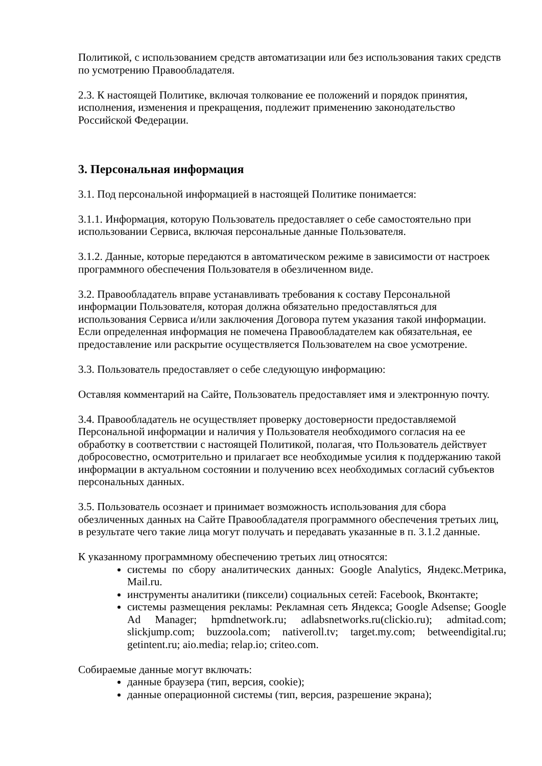Политикой, с использованием средств автоматизации или без использования таких средств по усмотрению Правообладателя.
2.3. К настоящей Политике, включая толкование ее положений и порядок принятия, исполнения, изменения и прекращения, подлежит применению законодательство Российской Федерации.
3. Персональная информация
3.1. Под персональной информацией в настоящей Политике понимается:
3.1.1. Информация, которую Пользователь предоставляет о себе самостоятельно при использовании Сервиса, включая персональные данные Пользователя.
3.1.2. Данные, которые передаются в автоматическом режиме в зависимости от настроек программного обеспечения Пользователя в обезличенном виде.
3.2. Правообладатель вправе устанавливать требования к составу Персональной информации Пользователя, которая должна обязательно предоставляться для использования Сервиса и/или заключения Договора путем указания такой информации. Если определенная информация не помечена Правообладателем как обязательная, ее предоставление или раскрытие осуществляется Пользователем на свое усмотрение.
3.3. Пользователь предоставляет о себе следующую информацию:
Оставляя комментарий на Сайте, Пользователь предоставляет имя и электронную почту.
3.4. Правообладатель не осуществляет проверку достоверности предоставляемой Персональной информации и наличия у Пользователя необходимого согласия на ее обработку в соответствии с настоящей Политикой, полагая, что Пользователь действует добросовестно, осмотрительно и прилагает все необходимые усилия к поддержанию такой информации в актуальном состоянии и получению всех необходимых согласий субъектов персональных данных.
3.5. Пользователь осознает и принимает возможность использования для сбора обезличенных данных на Сайте Правообладателя программного обеспечения третьих лиц, в результате чего такие лица могут получать и передавать указанные в п. 3.1.2 данные.
К указанному программному обеспечению третьих лиц относятся:
системы по сбору аналитических данных: Google Analytics, Яндекс.Метрика, Mail.ru.
инструменты аналитики (пиксели) социальных сетей: Facebook, Вконтакте;
системы размещения рекламы: Рекламная сеть Яндекса; Google Adsense; Google Ad Manager; hpmdnetwork.ru; adlabsnetworks.ru(clickio.ru); admitad.com; slickjump.com; buzzoola.com; nativeroll.tv; target.my.com; betweendigital.ru; getintent.ru; aio.media; relap.io; criteo.com.
Собираемые данные могут включать:
данные браузера (тип, версия, cookie);
данные операционной системы (тип, версия, разрешение экрана);